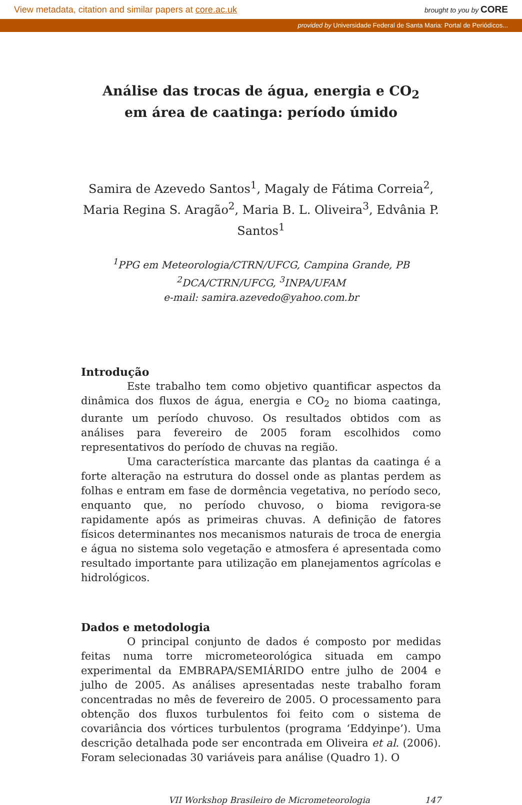View metadata, citation and similar papers at core.ac.uk brought to you by CORE
provided by Universidade Federal de Santa Maria: Portal de Periódicos...
Análise das trocas de água, energia e CO<sub>2</sub> em área de caatinga: período úmido
Samira de Azevedo Santos<sup>1</sup>, Magaly de Fátima Correia<sup>2</sup>, Maria Regina S. Aragão<sup>2</sup>, Maria B. L. Oliveira<sup>3</sup>, Edvânia P. Santos<sup>1</sup>
<sup>1</sup> PPG em Meteorologia/CTRN/UFCG, Campina Grande, PB
<sup>2</sup> DCA/CTRN/UFCG, <sup>3</sup>INPA/UFAM
e-mail: samira.azevedo@yahoo.com.br
Introdução
Este trabalho tem como objetivo quantificar aspectos da dinâmica dos fluxos de água, energia e CO<sub>2</sub> no bioma caatinga, durante um período chuvoso. Os resultados obtidos com as análises para fevereiro de 2005 foram escolhidos como representativos do período de chuvas na região.
Uma característica marcante das plantas da caatinga é a forte alteração na estrutura do dossel onde as plantas perdem as folhas e entram em fase de dormência vegetativa, no período seco, enquanto que, no período chuvoso, o bioma revigora-se rapidamente após as primeiras chuvas. A definição de fatores físicos determinantes nos mecanismos naturais de troca de energia e água no sistema solo vegetação e atmosfera é apresentada como resultado importante para utilização em planejamentos agrícolas e hidrológicos.
Dados e metodologia
O principal conjunto de dados é composto por medidas feitas numa torre micrometeorológica situada em campo experimental da EMBRAPA/SEMIÁRIDO entre julho de 2004 e julho de 2005. As análises apresentadas neste trabalho foram concentradas no mês de fevereiro de 2005. O processamento para obtenção dos fluxos turbulentos foi feito com o sistema de covariância dos vórtices turbulentos (programa ‘Eddyinpe’). Uma descrição detalhada pode ser encontrada em Oliveira et al. (2006). Foram selecionadas 30 variáveis para análise (Quadro 1). O
VII Workshop Brasileiro de Micrometeorologia 147